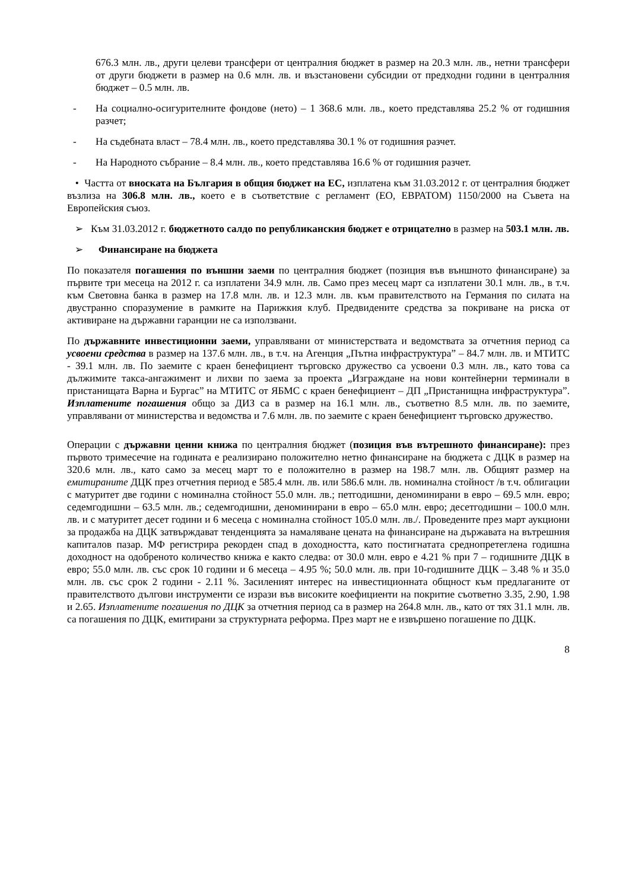676.3 млн. лв., други целеви трансфери от централния бюджет в размер на 20.3 млн. лв., нетни трансфери от други бюджети в размер на 0.6 млн. лв. и възстановени субсидии от предходни години в централния бюджет – 0.5 млн. лв.
- На социално-осигурителните фондове (нето) – 1 368.6 млн. лв., което представлява 25.2 % от годишния разчет;
- На съдебната власт – 78.4 млн. лв., което представлява 30.1 % от годишния разчет.
- На Народното събрание – 8.4 млн. лв., което представлява 16.6 % от годишния разчет.
• Частта от вноската на България в общия бюджет на ЕС, изплатена към 31.03.2012 г. от централния бюджет възлиза на 306.8 млн. лв., което е в съответствие с регламент (ЕО, ЕВРАТОМ) 1150/2000 на Съвета на Европейския съюз.
➢ Към 31.03.2012 г. бюджетното салдо по републиканския бюджет е отрицателно в размер на 503.1 млн. лв.
➢ Финансиране на бюджета
По показателя погашения по външни заеми по централния бюджет (позиция във външното финансиране) за първите три месеца на 2012 г. са изплатени 34.9 млн. лв. Само през месец март са изплатени 30.1 млн. лв., в т.ч. към Световна банка в размер на 17.8 млн. лв. и 12.3 млн. лв. към правителството на Германия по силата на двустранно споразумение в рамките на Парижкия клуб. Предвидените средства за покриване на риска от активиране на държавни гаранции не са използвани.
По държавните инвестиционни заеми, управлявани от министерствата и ведомствата за отчетния период са усвоени средства в размер на 137.6 млн. лв., в т.ч. на Агенция „Пътна инфраструктура” – 84.7 млн. лв. и МТИТС - 39.1 млн. лв. По заемите с краен бенефициент търговско дружество са усвоени 0.3 млн. лв., като това са дължимите такса-ангажимент и лихви по заема за проекта „Изграждане на нови контейнерни терминали в пристанищата Варна и Бургас” на МТИТС от ЯБМС с краен бенефициент – ДП „Пристанищна инфраструктура”. Изплатените погашения общо за ДИЗ са в размер на 16.1 млн. лв., съответно 8.5 млн. лв. по заемите, управлявани от министерства и ведомства и 7.6 млн. лв. по заемите с краен бенефициент търговско дружество.
Операции с държавни ценни книжа по централния бюджет (позиция във вътрешното финансиране): през първото тримесечие на годината е реализирано положително нетно финансиране на бюджета с ДЦК в размер на 320.6 млн. лв., като само за месец март то е положително в размер на 198.7 млн. лв. Общият размер на емитираните ДЦК през отчетния период е 585.4 млн. лв. или 586.6 млн. лв. номинална стойност /в т.ч. облигации с матуритет две години с номинална стойност 55.0 млн. лв.; петгодишни, деноминирани в евро – 69.5 млн. евро; седемгодишни – 63.5 млн. лв.; седемгодишни, деноминирани в евро – 65.0 млн. евро; десетгодишни – 100.0 млн. лв. и с матуритет десет години и 6 месеца с номинална стойност 105.0 млн. лв./. Проведените през март аукциони за продажба на ДЦК затвърждават тенденцията за намаляване цената на финансиране на държавата на вътрешния капиталов пазар. МФ регистрира рекорден спад в доходността, като постигнатата среднопретеглена годишна доходност на одобреното количество книжа е както следва: от 30.0 млн. евро е 4.21 % при 7 – годишните ДЦК в евро; 55.0 млн. лв. със срок 10 години и 6 месеца – 4.95 %; 50.0 млн. лв. при 10-годишните ДЦК – 3.48 % и 35.0 млн. лв. със срок 2 години - 2.11 %. Засиленият интерес на инвестиционната общност към предлаганите от правителството дългови инструменти се изрази във високите коефициенти на покритие съответно 3.35, 2.90, 1.98 и 2.65. Изплатените погашения по ДЦК за отчетния период са в размер на 264.8 млн. лв., като от тях 31.1 млн. лв. са погашения по ДЦК, емитирани за структурната реформа. През март не е извършено погашение по ДЦК.
8